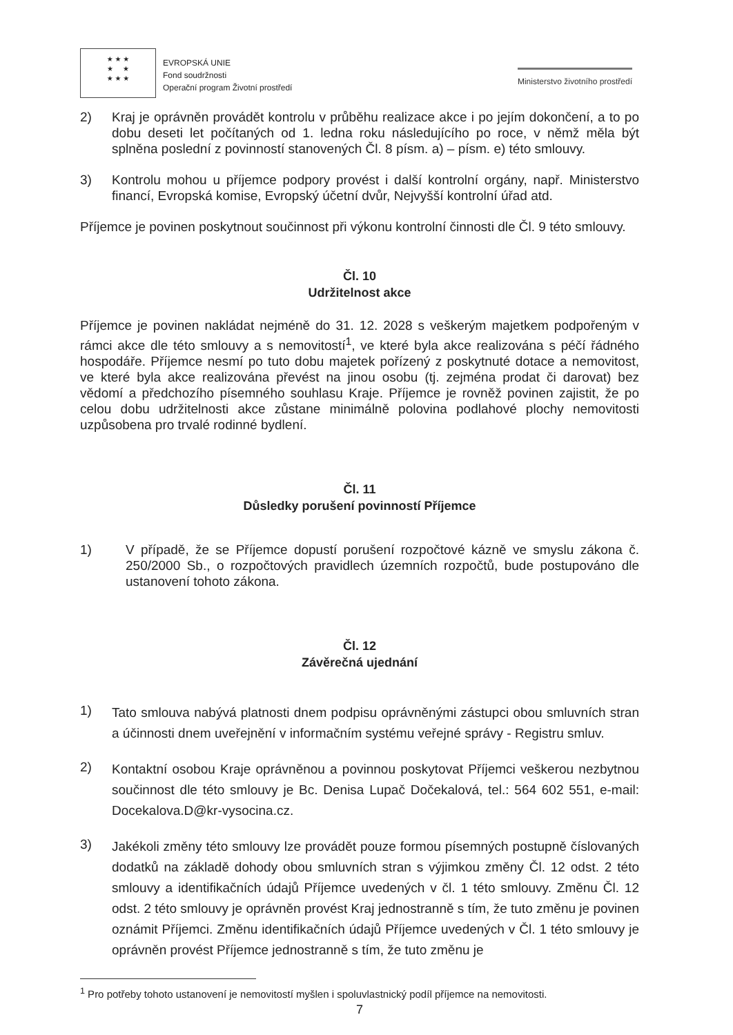★ ★ ★
★ ★
★ ★ ★
EVROPSKÁ UNIE
Fond soudržnosti
Operační program Životní prostředí
Ministerstvo životního prostředí
2) Kraj je oprávněn provádět kontrolu v průběhu realizace akce i po jejím dokončení, a to po dobu deseti let počítaných od 1. ledna roku následujícího po roce, v němž měla být splněna poslední z povinností stanovených Čl. 8 písm. a) – písm. e) této smlouvy.
3) Kontrolu mohou u příjemce podpory provést i další kontrolní orgány, např. Ministerstvo financí, Evropská komise, Evropský účetní dvůr, Nejvyšší kontrolní úřad atd.
Příjemce je povinen poskytnout součinnost při výkonu kontrolní činnosti dle Čl. 9 této smlouvy.
Čl. 10
Udržitelnost akce
Příjemce je povinen nakládat nejméně do 31. 12. 2028 s veškerým majetkem podpořeným v rámci akce dle této smlouvy a s nemovitostí<sup>1</sup>, ve které byla akce realizována s péčí řádného hospodáře. Příjemce nesmí po tuto dobu majetek pořízený z poskytnuté dotace a nemovitost, ve které byla akce realizována převést na jinou osobu (tj. zejména prodat či darovat) bez vědomí a předchozího písemného souhlasu Kraje. Příjemce je rovněž povinen zajistit, že po celou dobu udržitelnosti akce zůstane minimálně polovina podlahové plochy nemovitosti uzpůsobena pro trvalé rodinné bydlení.
Čl. 11
Důsledky porušení povinností Příjemce
1) V případě, že se Příjemce dopustí porušení rozpočtové kázně ve smyslu zákona č. 250/2000 Sb., o rozpočtových pravidlech územních rozpočtů, bude postupováno dle ustanovení tohoto zákona.
Čl. 12
Závěrečná ujednání
1)
Tato smlouva nabývá platnosti dnem podpisu oprávněnými zástupci obou smluvních stran a účinnosti dnem uveřejnění v informačním systému veřejné správy - Registru smluv.
2)
Kontaktní osobou Kraje oprávněnou a povinnou poskytovat Příjemci veškerou nezbytnou součinnost dle této smlouvy je Bc. Denisa Lupač Dočekalová, tel.: 564 602 551, e-mail: Docekalova.D@kr-vysocina.cz.
3)
Jakékoli změny této smlouvy lze provádět pouze formou písemných postupně číslovaných dodatků na základě dohody obou smluvních stran s výjimkou změny Čl. 12 odst. 2 této smlouvy a identifikačních údajů Příjemce uvedených v čl. 1 této smlouvy. Změnu Čl. 12 odst. 2 této smlouvy je oprávněn provést Kraj jednostranně s tím, že tuto změnu je povinen oznámit Příjemci. Změnu identifikačních údajů Příjemce uvedených v Čl. 1 této smlouvy je oprávněn provést Příjemce jednostranně s tím, že tuto změnu je
<sup>1</sup> Pro potřeby tohoto ustanovení je nemovitostí myšlen i spoluvlastnický podíl příjemce na nemovitosti.
7